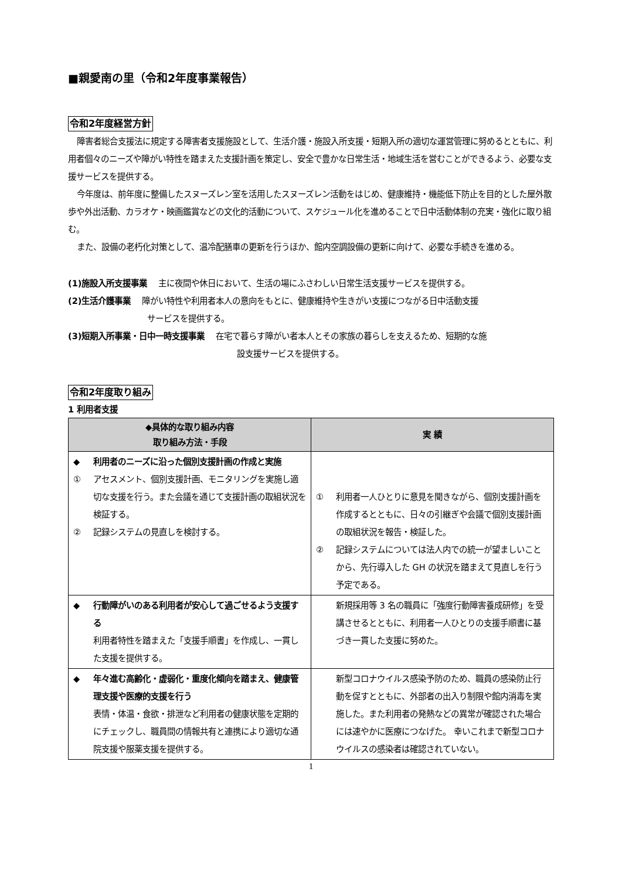■親愛南の里（令和2年度事業報告）
令和2年度経営方針
障害者総合支援法に規定する障害者支援施設として、生活介護・施設入所支援・短期入所の適切な運営管理に努めるとともに、利用者個々のニーズや障がい特性を踏まえた支援計画を策定し、安全で豊かな日常生活・地域生活を営むことができるよう、必要な支援サービスを提供する。
今年度は、前年度に整備したスヌーズレン室を活用したスヌーズレン活動をはじめ、健康維持・機能低下防止を目的とした屋外散歩や外出活動、カラオケ・映画鑑賞などの文化的活動について、スケジュール化を進めることで日中活動体制の充実・強化に取り組む。
また、設備の老朽化対策として、温冷配膳車の更新を行うほか、館内空調設備の更新に向けて、必要な手続きを進める。
(1)施設入所支援事業　 主に夜間や休日において、生活の場にふさわしい日常生活支援サービスを提供する。
(2)生活介護事業　 障がい特性や利用者本人の意向をもとに、健康維持や生きがい支援につながる日中活動支援
サービスを提供する。
(3)短期入所事業・日中一時支援事業　 在宅で暮らす障がい者本人とその家族の暮らしを支えるため、短期的な施
設支援サービスを提供する。
令和2年度取り組み
1 利用者支援
| ◆具体的な取り組み内容 取り組み方法・手段 | 実 績 |
| --- | --- |
| ◆ 利用者のニーズに沿った個別支援計画の作成と実施 ① アセスメント、個別支援計画、モニタリングを実施し適切な支援を行う。また会議を通じて支援計画の取組状況を検証する。 ② 記録システムの見直しを検討する。 | ① 利用者一人ひとりに意見を聞きながら、個別支援計画を作成するとともに、日々の引継ぎや会議で個別支援計画の取組状況を報告・検証した。 ② 記録システムについては法人内での統一が望ましいことから、先行導入した GH の状況を踏まえて見直しを行う予定である。 |
| ◆ 行動障がいのある利用者が安心して過ごせるよう支援する 利用者特性を踏まえた「支援手順書」を作成し、一貫した支援を提供する。 | 新規採用等 3 名の職員に「強度行動障害養成研修」を受講させるとともに、利用者一人ひとりの支援手順書に基づき一貫した支援に努めた。 |
| ◆ 年々進む高齢化・虚弱化・重度化傾向を踏まえ、健康管理支援や医療的支援を行う 表情・体温・食欲・排泄など利用者の健康状態を定期的にチェックし、職員間の情報共有と連携により適切な通院支援や服薬支援を提供する。 | 新型コロナウイルス感染予防のため、職員の感染防止行動を促すとともに、外部者の出入り制限や館内消毒を実施した。また利用者の発熱などの異常が確認された場合には速やかに医療につなげた。 幸いこれまで新型コロナウイルスの感染者は確認されていない。 |
1